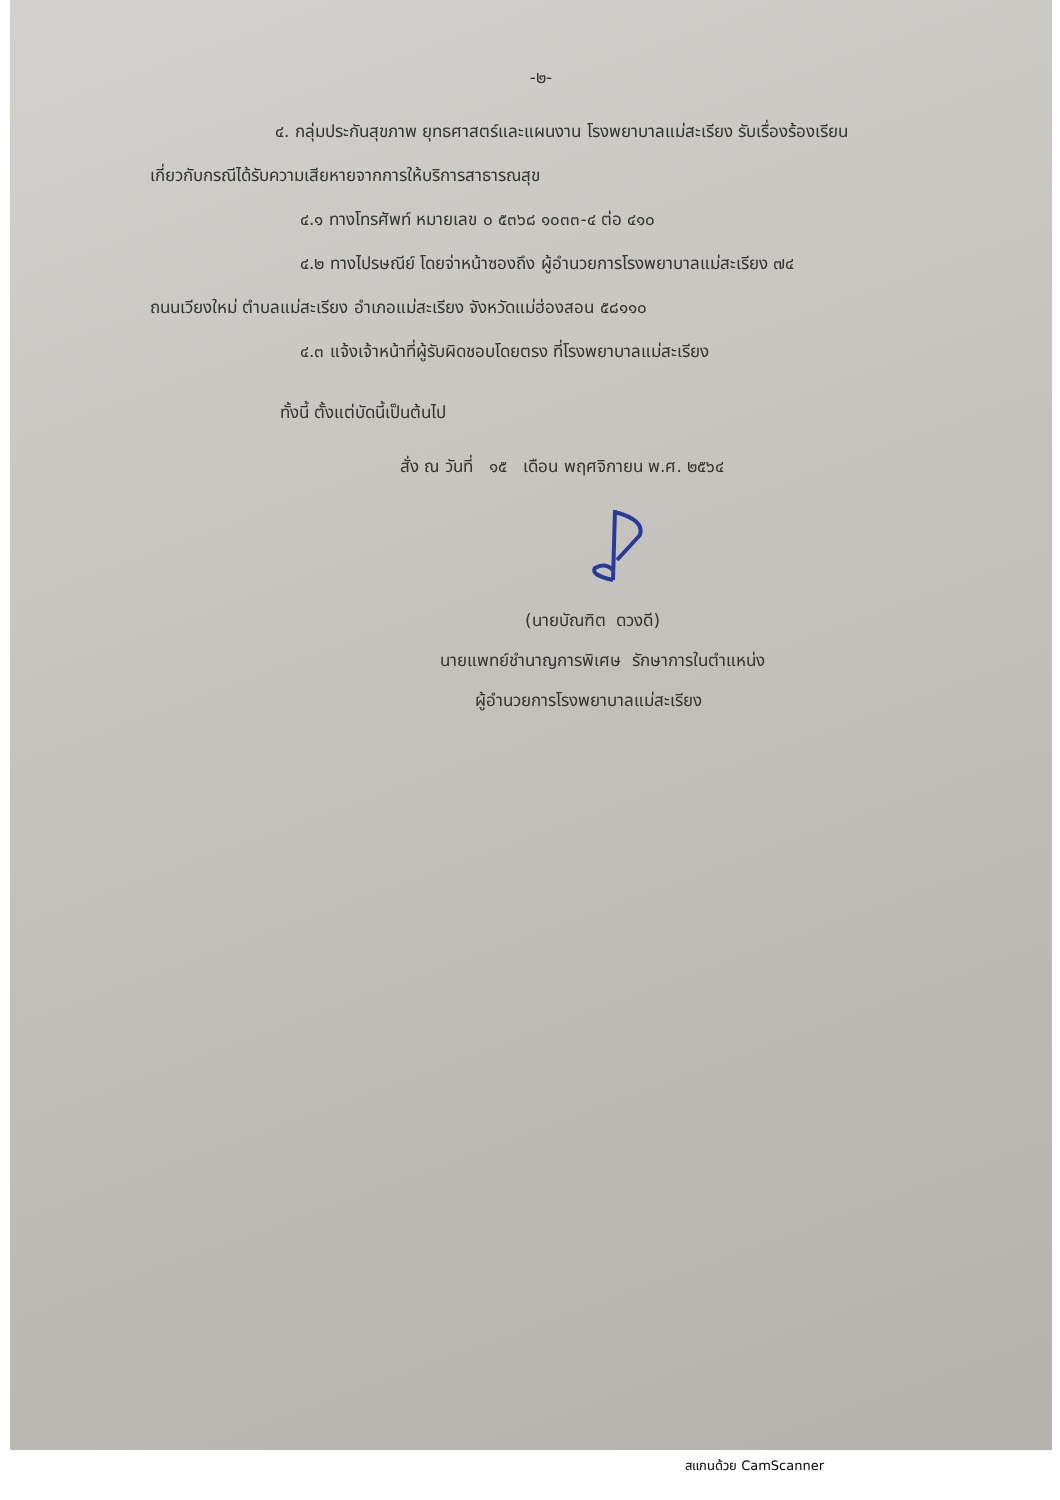-๒-
๔. กลุ่มประกันสุขภาพ ยุทธศาสตร์และแผนงาน โรงพยาบาลแม่สะเรียง รับเรื่องร้องเรียน
เกี่ยวกับกรณีได้รับความเสียหายจากการให้บริการสาธารณสุข
๔.๑ ทางโทรศัพท์ หมายเลข ๐ ๕๓๖๘ ๑๐๓๓-๔ ต่อ ๔๑๐
๔.๒ ทางไปรษณีย์ โดยจ่าหน้าซองถึง ผู้อำนวยการโรงพยาบาลแม่สะเรียง ๗๔
ถนนเวียงใหม่ ตำบลแม่สะเรียง อำเภอแม่สะเรียง จังหวัดแม่ฮ่องสอน ๕๘๑๑๐
๔.๓ แจ้งเจ้าหน้าที่ผู้รับผิดชอบโดยตรง ที่โรงพยาบาลแม่สะเรียง
ทั้งนี้ ตั้งแต่บัดนี้เป็นต้นไป
สั่ง ณ วันที่ ๑๕ เดือน พฤศจิกายน พ.ศ. ๒๕๖๔
(นายบัณฑิต ดวงดี)
นายแพทย์ชำนาญการพิเศษ รักษาการในตำแหน่ง
ผู้อำนวยการโรงพยาบาลแม่สะเรียง
สแกนด้วย CamScanner